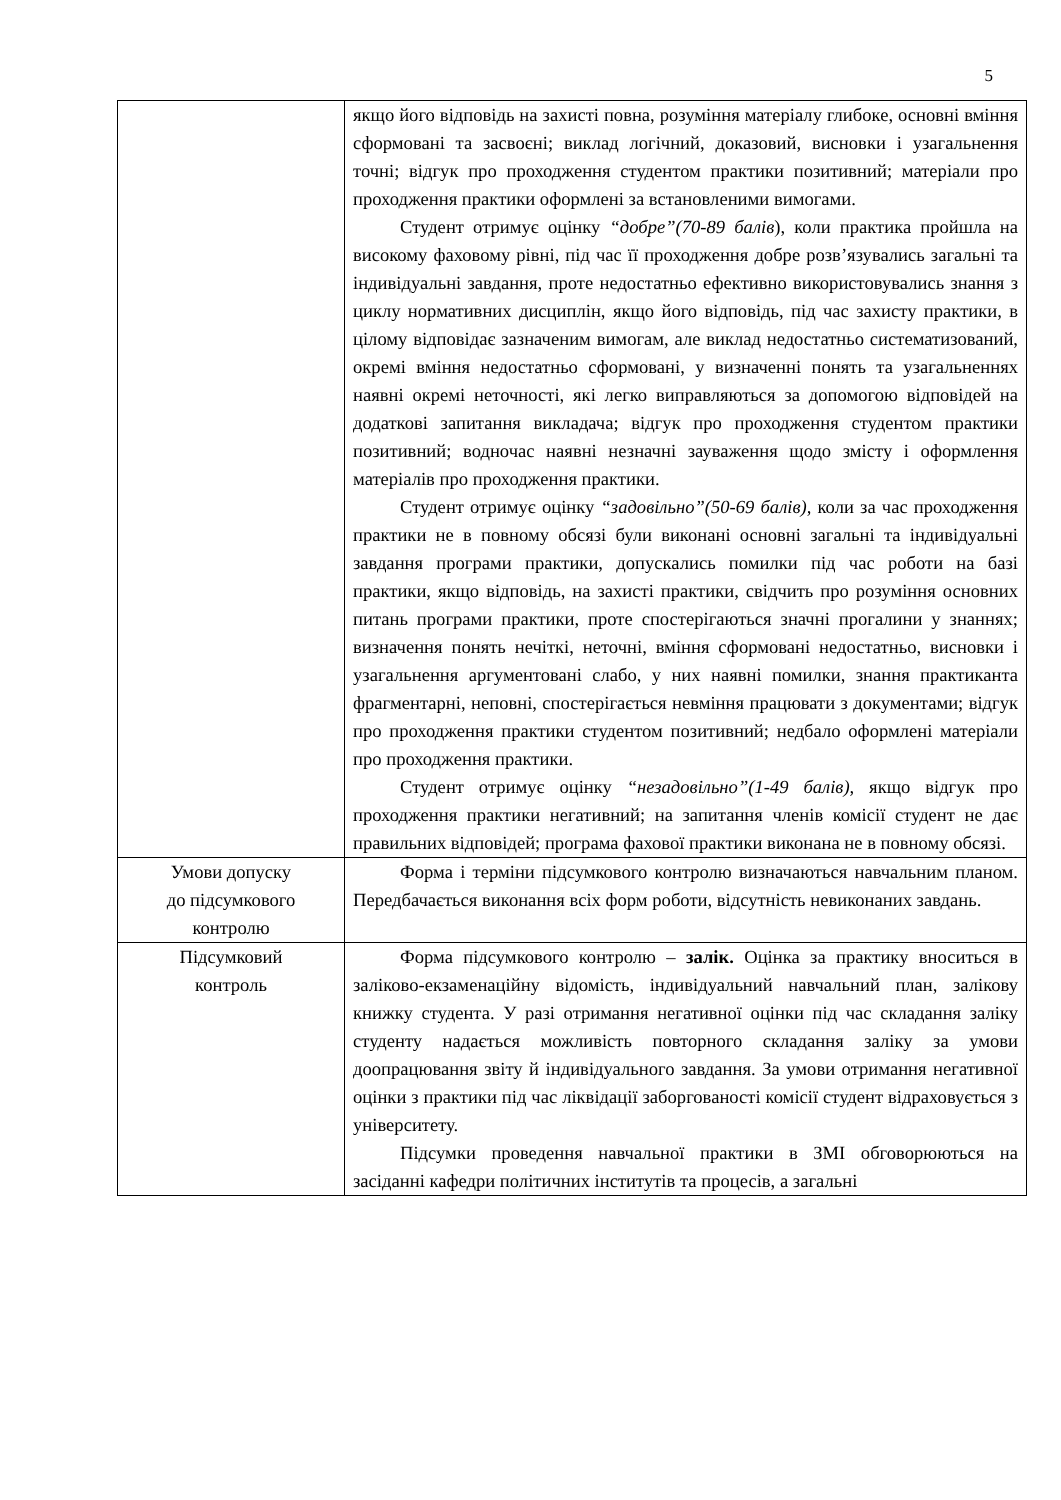5
| | якщо його відповідь на захисті повна, розуміння матеріалу глибоке, основні вміння сформовані та засвоєні; виклад логічний, доказовий, висновки і узагальнення точні; відгук про проходження студентом практики позитивний; матеріали про проходження практики оформлені за встановленими вимогами. Студент отримує оцінку “добре”(70-89 балів ), коли практика пройшла на високому фаховому рівні, під час її проходження добре розв’язувались загальні та індивідуальні завдання, проте недостатньо ефективно використовувались знання з циклу нормативних дисциплін, якщо його відповідь, під час захисту практики, в цілому відповідає зазначеним вимогам, але виклад недостатньо систематизований, окремі вміння недостатньо сформовані, у визначенні понять та узагальненнях наявні окремі неточності, які легко виправляються за допомогою відповідей на додаткові запитання викладача; відгук про проходження студентом практики позитивний; водночас наявні незначні зауваження щодо змісту і оформлення матеріалів про проходження практики. Студент отримує оцінку “задовільно”(50-69 балів), коли за час проходження практики не в повному обсязі були виконані основні загальні та індивідуальні завдання програми практики, допускались помилки під час роботи на базі практики, якщо відповідь, на захисті практики, свідчить про розуміння основних питань програми практики, проте спостерігаються значні прогалини у знаннях; визначення понять нечіткі, неточні, вміння сформовані недостатньо, висновки і узагальнення аргументовані слабо, у них наявні помилки, знання практиканта фрагментарні, неповні, спостерігається невміння працювати з документами; відгук про проходження практики студентом позитивний; недбало оформлені матеріали про проходження практики. Студент отримує оцінку “незадовільно”(1-49 балів), якщо відгук про проходження практики негативний; на запитання членів комісії студент не дає правильних відповідей; програма фахової практики виконана не в повному обсязі. |
| Умови допуску до підсумкового контролю | Форма і терміни підсумкового контролю визначаються навчальним планом. Передбачається виконання всіх форм роботи, відсутність невиконаних завдань. |
| Підсумковий контроль | Форма підсумкового контролю – залік. Оцінка за практику вноситься в заліково-екзаменаційну відомість, індивідуальний навчальний план, залікову книжку студента. У разі отримання негативної оцінки під час складання заліку студенту надається можливість повторного складання заліку за умови доопрацювання звіту й індивідуального завдання. За умови отримання негативної оцінки з практики під час ліквідації заборгованості комісії студент відраховується з університету. Підсумки проведення навчальної практики в ЗМІ обговорюються на засіданні кафедри політичних інститутів та процесів, а загальні |